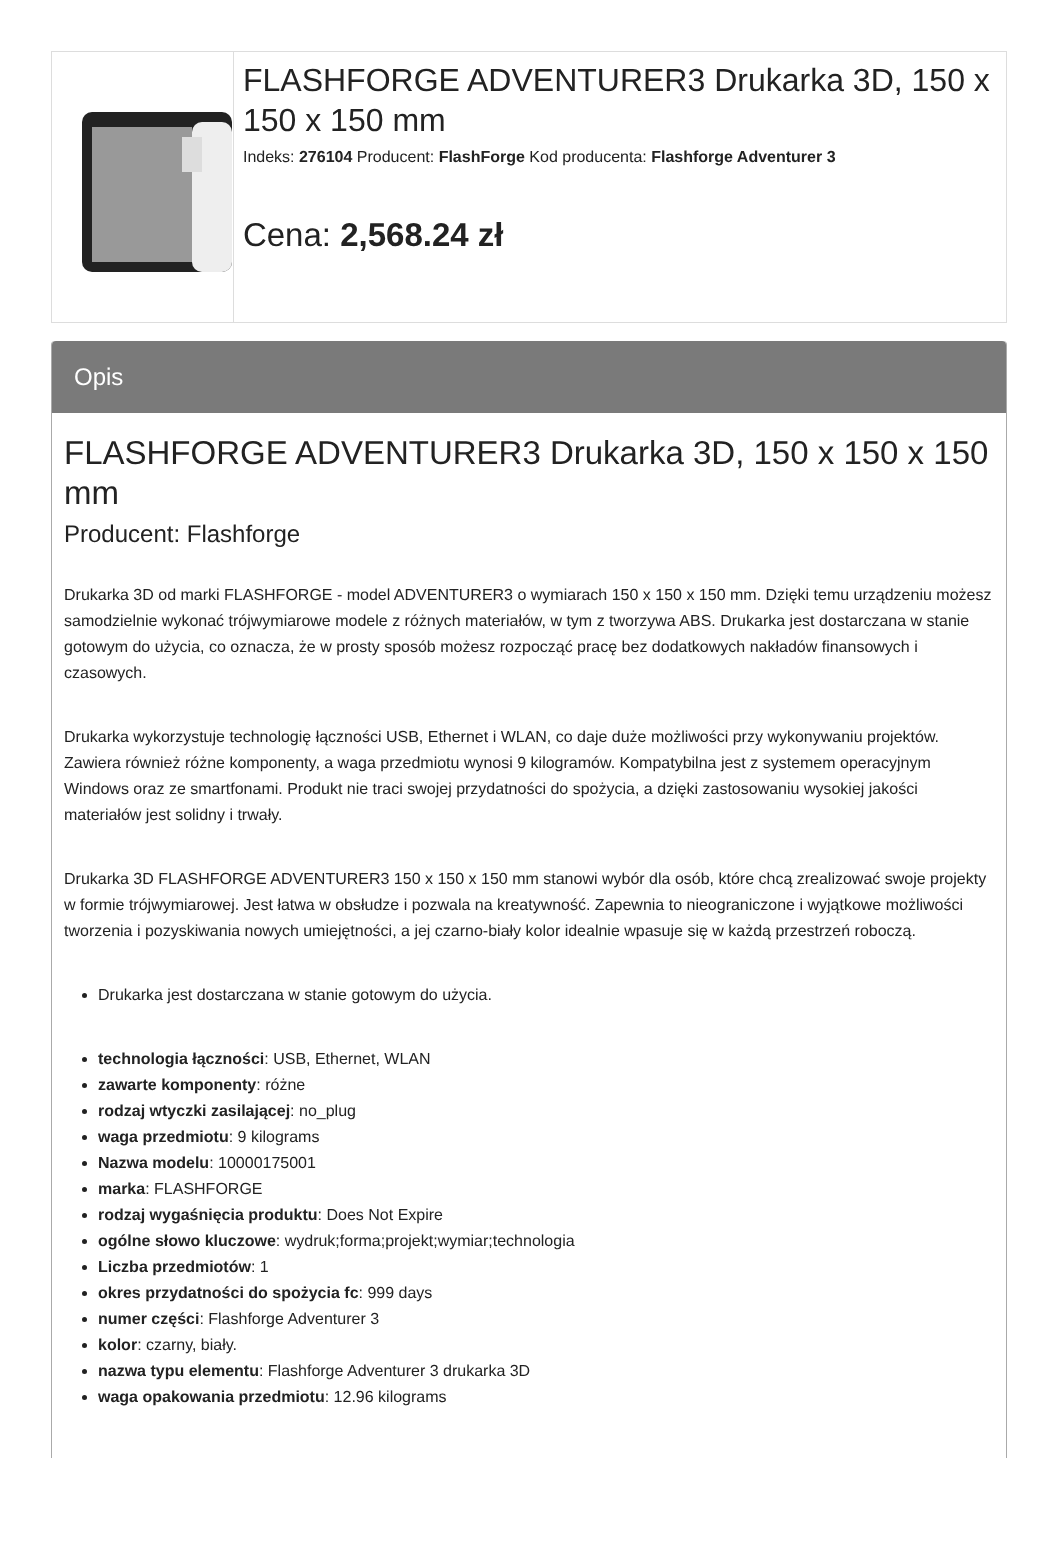FLASHFORGE ADVENTURER3 Drukarka 3D, 150 x 150 x 150 mm
Indeks: 276104 Producent: FlashForge Kod producenta: Flashforge Adventurer 3
Cena: 2,568.24 zł
Opis
FLASHFORGE ADVENTURER3 Drukarka 3D, 150 x 150 x 150 mm
Producent: Flashforge
Drukarka 3D od marki FLASHFORGE - model ADVENTURER3 o wymiarach 150 x 150 x 150 mm. Dzięki temu urządzeniu możesz samodzielnie wykonać trójwymiarowe modele z różnych materiałów, w tym z tworzywa ABS. Drukarka jest dostarczana w stanie gotowym do użycia, co oznacza, że w prosty sposób możesz rozpocząć pracę bez dodatkowych nakładów finansowych i czasowych.
Drukarka wykorzystuje technologię łączności USB, Ethernet i WLAN, co daje duże możliwości przy wykonywaniu projektów. Zawiera również różne komponenty, a waga przedmiotu wynosi 9 kilogramów. Kompatybilna jest z systemem operacyjnym Windows oraz ze smartfonami. Produkt nie traci swojej przydatności do spożycia, a dzięki zastosowaniu wysokiej jakości materiałów jest solidny i trwały.
Drukarka 3D FLASHFORGE ADVENTURER3 150 x 150 x 150 mm stanowi wybór dla osób, które chcą zrealizować swoje projekty w formie trójwymiarowej. Jest łatwa w obsłudze i pozwala na kreatywność. Zapewnia to nieograniczone i wyjątkowe możliwości tworzenia i pozyskiwania nowych umiejętności, a jej czarno-biały kolor idealnie wpasuje się w każdą przestrzeń roboczą.
Drukarka jest dostarczana w stanie gotowym do użycia.
technologia łączności: USB, Ethernet, WLAN
zawarte komponenty: różne
rodzaj wtyczki zasilającej: no_plug
waga przedmiotu: 9 kilograms
Nazwa modelu: 10000175001
marka: FLASHFORGE
rodzaj wygaśnięcia produktu: Does Not Expire
ogólne słowo kluczowe: wydruk;forma;projekt;wymiar;technologia
Liczba przedmiotów: 1
okres przydatności do spożycia fc: 999 days
numer części: Flashforge Adventurer 3
kolor: czarny, biały.
nazwa typu elementu: Flashforge Adventurer 3 drukarka 3D
waga opakowania przedmiotu: 12.96 kilograms